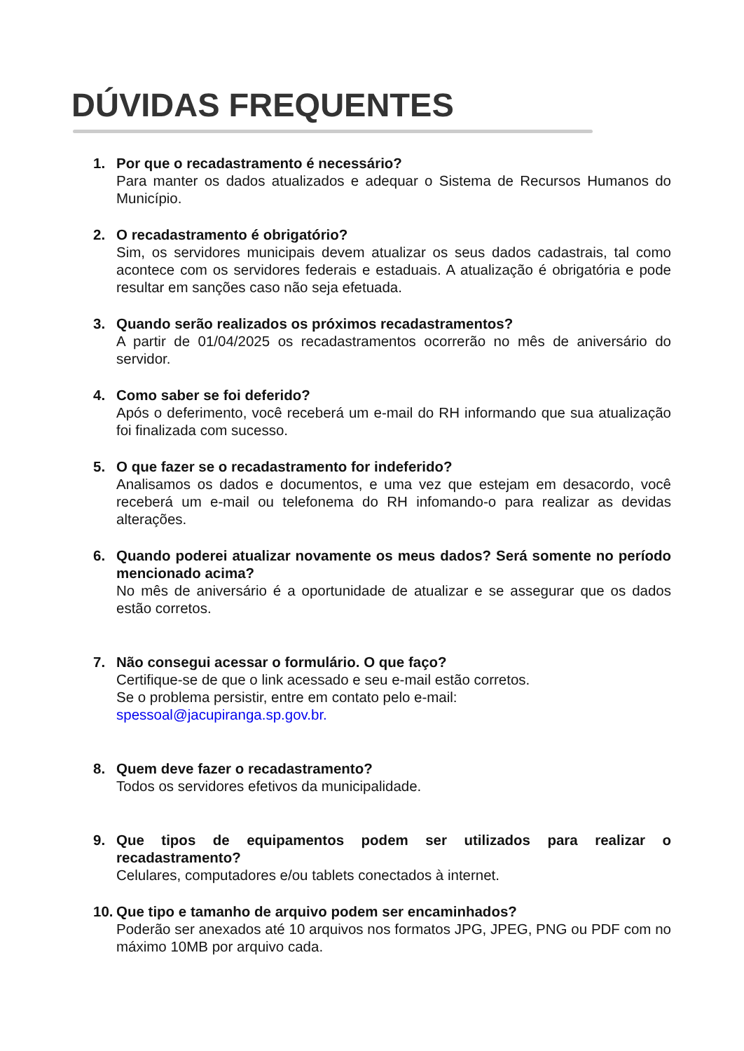DÚVIDAS FREQUENTES
1. Por que o recadastramento é necessário?
Para manter os dados atualizados e adequar o Sistema de Recursos Humanos do Município.
2. O recadastramento é obrigatório?
Sim, os servidores municipais devem atualizar os seus dados cadastrais, tal como acontece com os servidores federais e estaduais. A atualização é obrigatória e pode resultar em sanções caso não seja efetuada.
3. Quando serão realizados os próximos recadastramentos?
A partir de 01/04/2025 os recadastramentos ocorrerão no mês de aniversário do servidor.
4. Como saber se foi deferido?
Após o deferimento, você receberá um e-mail do RH informando que sua atualização foi finalizada com sucesso.
5. O que fazer se o recadastramento for indeferido?
Analisamos os dados e documentos, e uma vez que estejam em desacordo, você receberá um e-mail ou telefonema do RH infomando-o para realizar as devidas alterações.
6. Quando poderei atualizar novamente os meus dados? Será somente no período mencionado acima?
No mês de aniversário é a oportunidade de atualizar e se assegurar que os dados estão corretos.
7. Não consegui acessar o formulário. O que faço?
Certifique-se de que o link acessado e seu e-mail estão corretos.
Se o problema persistir, entre em contato pelo e-mail: spessoal@jacupiranga.sp.gov.br.
8. Quem deve fazer o recadastramento?
Todos os servidores efetivos da municipalidade.
9. Que tipos de equipamentos podem ser utilizados para realizar o recadastramento?
Celulares, computadores e/ou tablets conectados à internet.
10.
Que tipo e tamanho de arquivo podem ser encaminhados?
Poderão ser anexados até 10 arquivos nos formatos JPG, JPEG, PNG ou PDF com no máximo 10MB por arquivo cada.